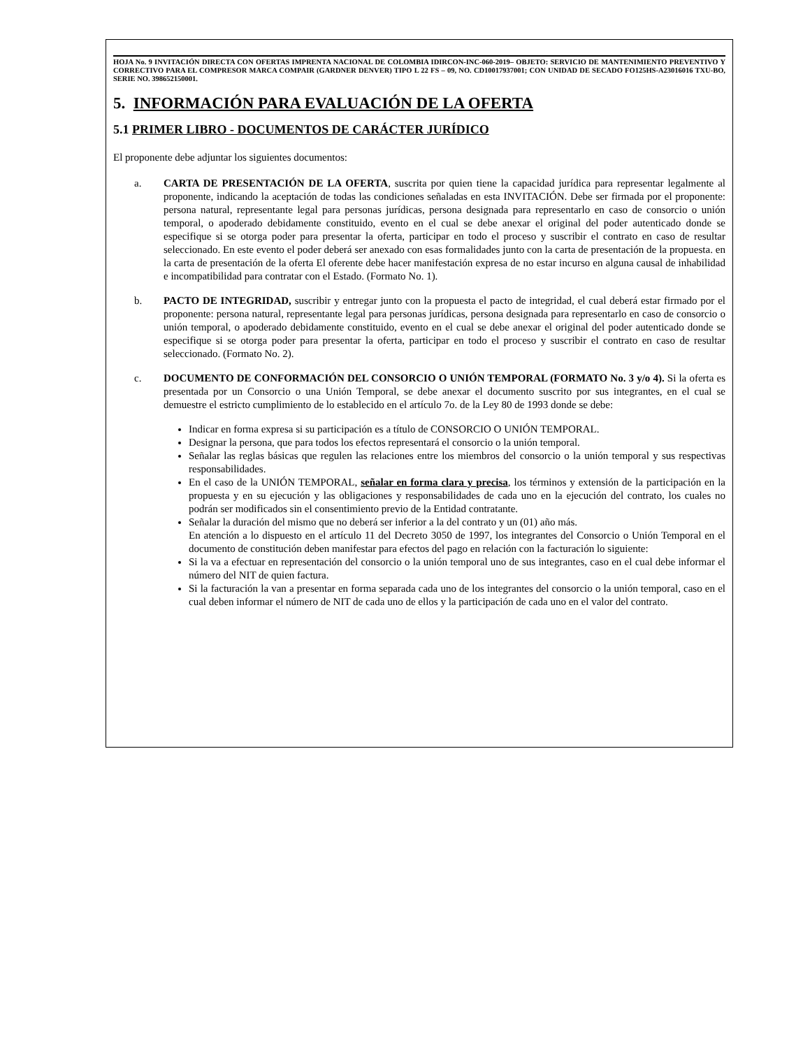HOJA No. 9 INVITACIÓN DIRECTA CON OFERTAS IMPRENTA NACIONAL DE COLOMBIA IDIRCON-INC-060-2019– OBJETO: SERVICIO DE MANTENIMIENTO PREVENTIVO Y CORRECTIVO PARA EL COMPRESOR MARCA COMPAIR (GARDNER DENVER) TIPO L 22 FS – 09, NO. CD10017937001; CON UNIDAD DE SECADO FO125HS-A23016016 TXU-BO, SERIE NO. 398652150001.
5. INFORMACIÓN PARA EVALUACIÓN DE LA OFERTA
5.1 PRIMER LIBRO - DOCUMENTOS DE CARÁCTER JURÍDICO
El proponente debe adjuntar los siguientes documentos:
a. CARTA DE PRESENTACIÓN DE LA OFERTA, suscrita por quien tiene la capacidad jurídica para representar legalmente al proponente, indicando la aceptación de todas las condiciones señaladas en esta INVITACIÓN. Debe ser firmada por el proponente: persona natural, representante legal para personas jurídicas, persona designada para representarlo en caso de consorcio o unión temporal, o apoderado debidamente constituido, evento en el cual se debe anexar el original del poder autenticado donde se especifique si se otorga poder para presentar la oferta, participar en todo el proceso y suscribir el contrato en caso de resultar seleccionado. En este evento el poder deberá ser anexado con esas formalidades junto con la carta de presentación de la propuesta. en la carta de presentación de la oferta El oferente debe hacer manifestación expresa de no estar incurso en alguna causal de inhabilidad e incompatibilidad para contratar con el Estado. (Formato No. 1).
b. PACTO DE INTEGRIDAD, suscribir y entregar junto con la propuesta el pacto de integridad, el cual deberá estar firmado por el proponente: persona natural, representante legal para personas jurídicas, persona designada para representarlo en caso de consorcio o unión temporal, o apoderado debidamente constituido, evento en el cual se debe anexar el original del poder autenticado donde se especifique si se otorga poder para presentar la oferta, participar en todo el proceso y suscribir el contrato en caso de resultar seleccionado. (Formato No. 2).
c. DOCUMENTO DE CONFORMACIÓN DEL CONSORCIO O UNIÓN TEMPORAL (FORMATO No. 3 y/o 4). Si la oferta es presentada por un Consorcio o una Unión Temporal, se debe anexar el documento suscrito por sus integrantes, en el cual se demuestre el estricto cumplimiento de lo establecido en el artículo 7o. de la Ley 80 de 1993 donde se debe:
Indicar en forma expresa si su participación es a título de CONSORCIO O UNIÓN TEMPORAL.
Designar la persona, que para todos los efectos representará el consorcio o la unión temporal.
Señalar las reglas básicas que regulen las relaciones entre los miembros del consorcio o la unión temporal y sus respectivas responsabilidades.
En el caso de la UNIÓN TEMPORAL, señalar en forma clara y precisa, los términos y extensión de la participación en la propuesta y en su ejecución y las obligaciones y responsabilidades de cada uno en la ejecución del contrato, los cuales no podrán ser modificados sin el consentimiento previo de la Entidad contratante.
Señalar la duración del mismo que no deberá ser inferior a la del contrato y un (01) año más.
En atención a lo dispuesto en el artículo 11 del Decreto 3050 de 1997, los integrantes del Consorcio o Unión Temporal en el documento de constitución deben manifestar para efectos del pago en relación con la facturación lo siguiente:
Si la va a efectuar en representación del consorcio o la unión temporal uno de sus integrantes, caso en el cual debe informar el número del NIT de quien factura.
Si la facturación la van a presentar en forma separada cada uno de los integrantes del consorcio o la unión temporal, caso en el cual deben informar el número de NIT de cada uno de ellos y la participación de cada uno en el valor del contrato.